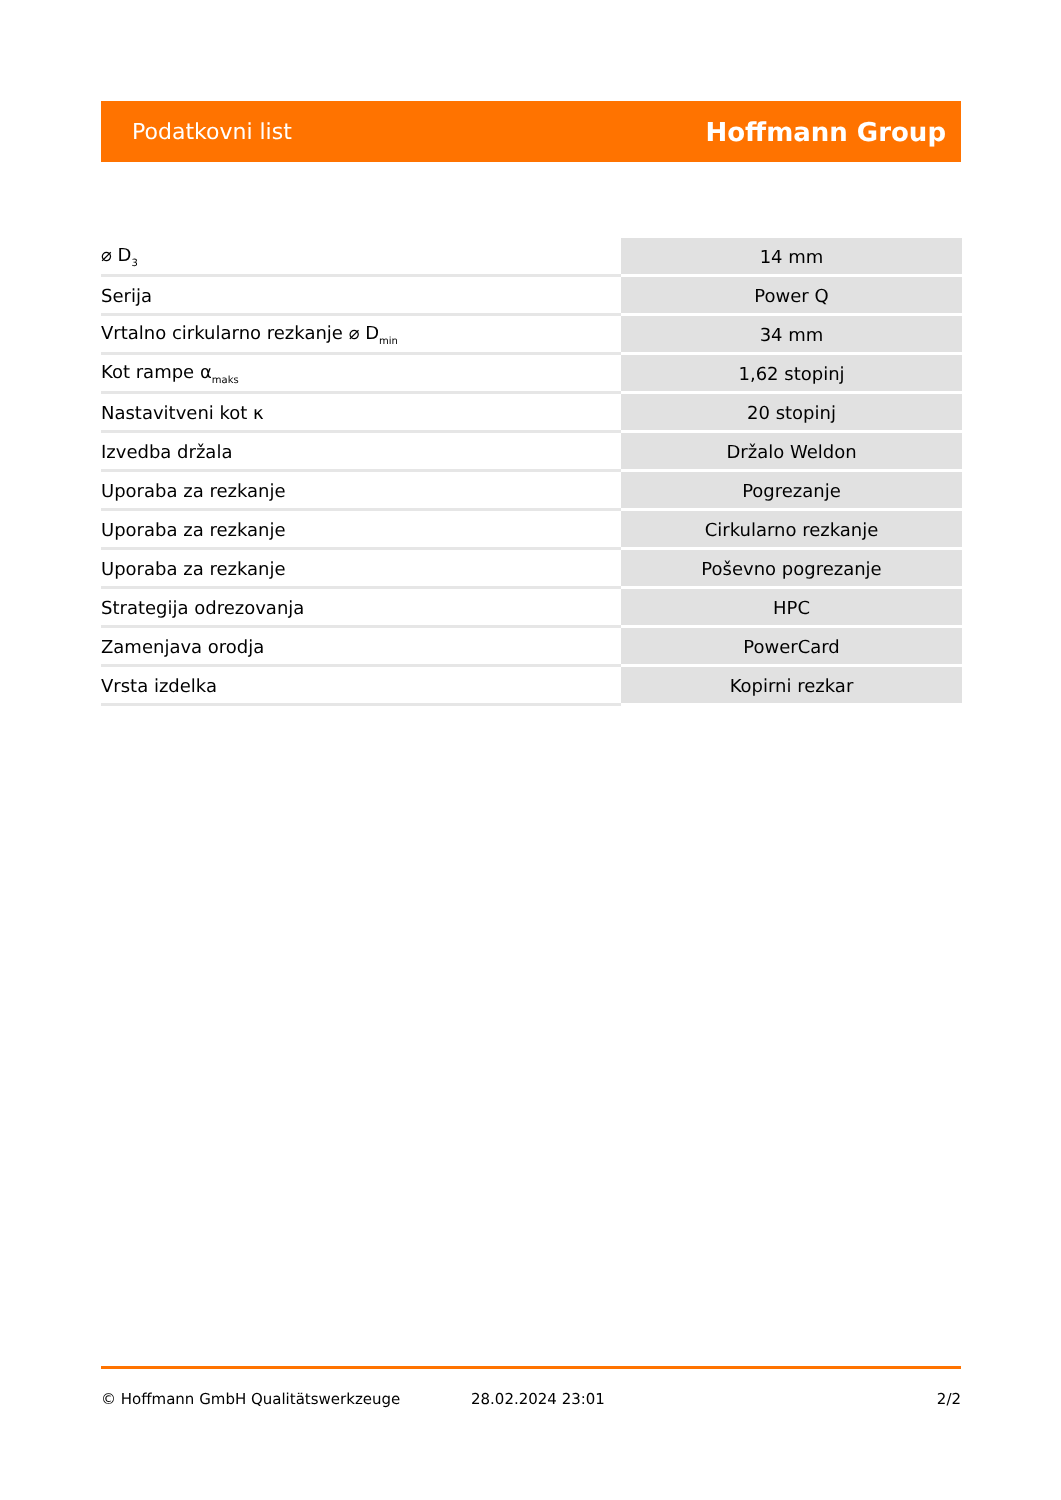Podatkovni list Hoffmann Group
| ⌀ D<sub>3</sub> | 14 mm |
| Serija | Power Q |
| Vrtalno cirkularno rezkanje ⌀ D<sub>min</sub> | 34 mm |
| Kot rampe α<sub>maks</sub> | 1,62 stopinj |
| Nastavitveni kot κ | 20 stopinj |
| Izvedba držala | Držalo Weldon |
| Uporaba za rezkanje | Pogrezanje |
| Uporaba za rezkanje | Cirkularno rezkanje |
| Uporaba za rezkanje | Poševno pogrezanje |
| Strategija odrezovanja | HPC |
| Zamenjava orodja | PowerCard |
| Vrsta izdelka | Kopirni rezkar |
© Hoffmann GmbH Qualitätswerkzeuge 28.02.2024 23:01 2/2